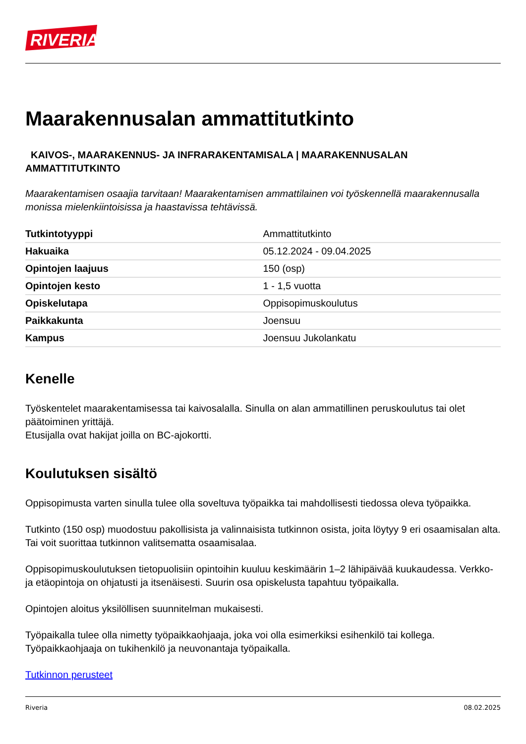RIVERIA
Maarakennusalan ammattitutkinto
KAIVOS-, MAARAKENNUS- JA INFRARAKENTAMISALA | MAARAKENNUSALAN AMMATTITUTKINTO
Maarakentamisen osaajia tarvitaan! Maarakentamisen ammattilainen voi työskennellä maarakennusalla monissa mielenkiintoisissa ja haastavissa tehtävissä.
| Tutkintotyyppi | Ammattitutkinto |
| Hakuaika | 05.12.2024 - 09.04.2025 |
| Opintojen laajuus | 150 (osp) |
| Opintojen kesto | 1 - 1,5 vuotta |
| Opiskelutapa | Oppisopimuskoulutus |
| Paikkakunta | Joensuu |
| Kampus | Joensuu Jukolankatu |
Kenelle
Työskentelet maarakentamisessa tai kaivosalalla. Sinulla on alan ammatillinen peruskoulutus tai olet päätoiminen yrittäjä.
Etusijalla ovat hakijat joilla on BC-ajokortti.
Koulutuksen sisältö
Oppisopimusta varten sinulla tulee olla soveltuva työpaikka tai mahdollisesti tiedossa oleva työpaikka.
Tutkinto (150 osp) muodostuu pakollisista ja valinnaisista tutkinnon osista, joita löytyy 9 eri osaamisalan alta. Tai voit suorittaa tutkinnon valitsematta osaamisalaa.
Oppisopimuskoulutuksen tietopuolisiin opintoihin kuuluu keskimäärin 1–2 lähipäivää kuukaudessa. Verkko- ja etäopintoja on ohjatusti ja itsenäisesti. Suurin osa opiskelusta tapahtuu työpaikalla.
Opintojen aloitus yksilöllisen suunnitelman mukaisesti.
Työpaikalla tulee olla nimetty työpaikkaohjaaja, joka voi olla esimerkiksi esihenkilö tai kollega. Työpaikkaohjaaja on tukihenkilö ja neuvonantaja työpaikalla.
Tutkinnon perusteet
Riveria 08.02.2025